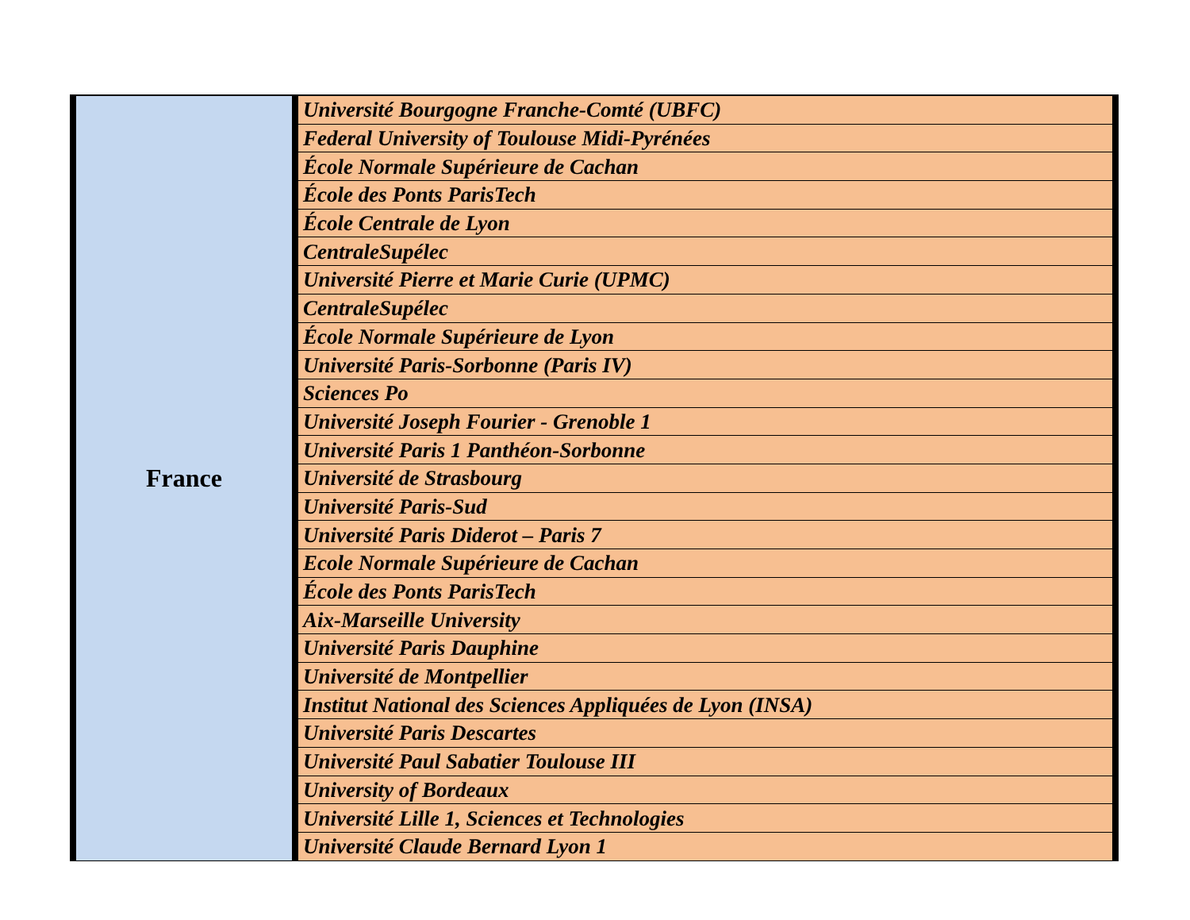| France | Université Bourgogne Franche-Comté (UBFC) |
| | Federal University of Toulouse Midi-Pyrénées |
| | École Normale Supérieure de Cachan |
| | École des Ponts ParisTech |
| | École Centrale de Lyon |
| | CentraleSupélec |
| | Université Pierre et Marie Curie (UPMC) |
| | CentraleSupélec |
| | École Normale Supérieure de Lyon |
| | Université Paris-Sorbonne (Paris IV) |
| | Sciences Po |
| | Université Joseph Fourier - Grenoble 1 |
| | Université Paris 1 Panthéon-Sorbonne |
| | Université de Strasbourg |
| | Université Paris-Sud |
| | Université Paris Diderot – Paris 7 |
| | Ecole Normale Supérieure de Cachan |
| | École des Ponts ParisTech |
| | Aix-Marseille University |
| | Université Paris Dauphine |
| | Université de Montpellier |
| | Institut National des Sciences Appliquées de Lyon (INSA) |
| | Université Paris Descartes |
| | Université Paul Sabatier Toulouse III |
| | University of Bordeaux |
| | Université Lille 1, Sciences et Technologies |
| | Université Claude Bernard Lyon 1 |